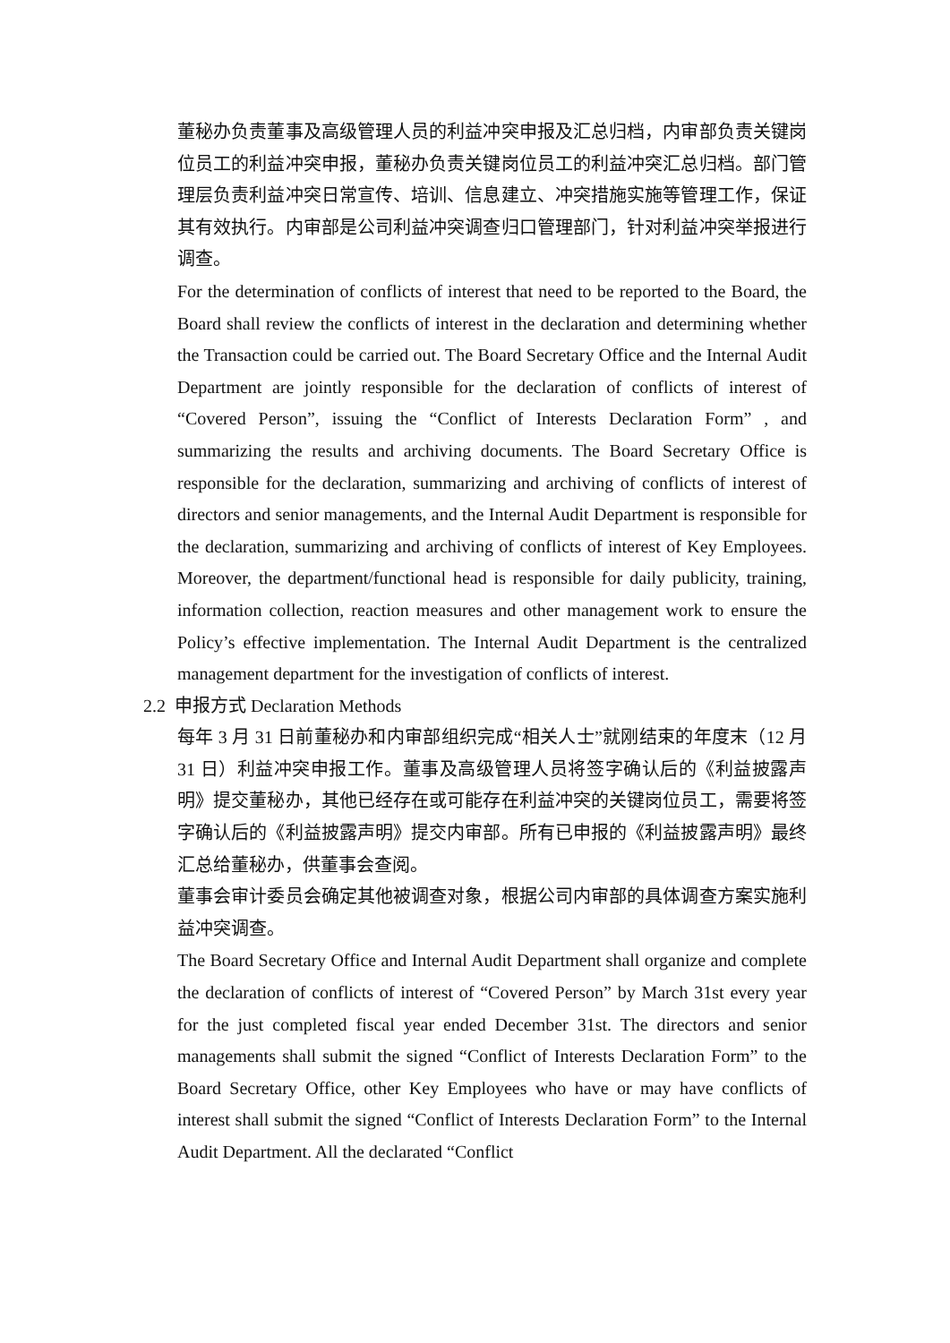董秘办负责董事及高级管理人员的利益冲突申报及汇总归档，内审部负责关键岗位员工的利益冲突申报，董秘办负责关键岗位员工的利益冲突汇总归档。部门管理层负责利益冲突日常宣传、培训、信息建立、冲突措施实施等管理工作，保证其有效执行。内审部是公司利益冲突调查归口管理部门，针对利益冲突举报进行调查。
For the determination of conflicts of interest that need to be reported to the Board, the Board shall review the conflicts of interest in the declaration and determining whether the Transaction could be carried out. The Board Secretary Office and the Internal Audit Department are jointly responsible for the declaration of conflicts of interest of “Covered Person”, issuing the “Conflict of Interests Declaration Form” , and summarizing the results and archiving documents. The Board Secretary Office is responsible for the declaration, summarizing and archiving of conflicts of interest of directors and senior managements, and the Internal Audit Department is responsible for the declaration, summarizing and archiving of conflicts of interest of Key Employees. Moreover, the department/functional head is responsible for daily publicity, training, information collection, reaction measures and other management work to ensure the Policy’s effective implementation. The Internal Audit Department is the centralized management department for the investigation of conflicts of interest.
2.2 申报方式 Declaration Methods
每年 3 月 31 日前董秘办和内审部组织完成“相关人士”就刚结束的年度末（12 月 31 日）利益冲突申报工作。董事及高级管理人员将签字确认后的《利益披露声明》提交董秘办，其他已经存在或可能存在利益冲突的关键岗位员工，需要将签字确认后的《利益披露声明》提交内审部。所有已申报的《利益披露声明》最终汇总给董秘办，供董事会查阅。
董事会审计委员会确定其他被调查对象，根据公司内审部的具体调查方案实施利益冲突调查。
The Board Secretary Office and Internal Audit Department shall organize and complete the declaration of conflicts of interest of “Covered Person” by March 31st every year for the just completed fiscal year ended December 31st. The directors and senior managements shall submit the signed “Conflict of Interests Declaration Form” to the Board Secretary Office, other Key Employees who have or may have conflicts of interest shall submit the signed “Conflict of Interests Declaration Form” to the Internal Audit Department. All the declarated “Conflict